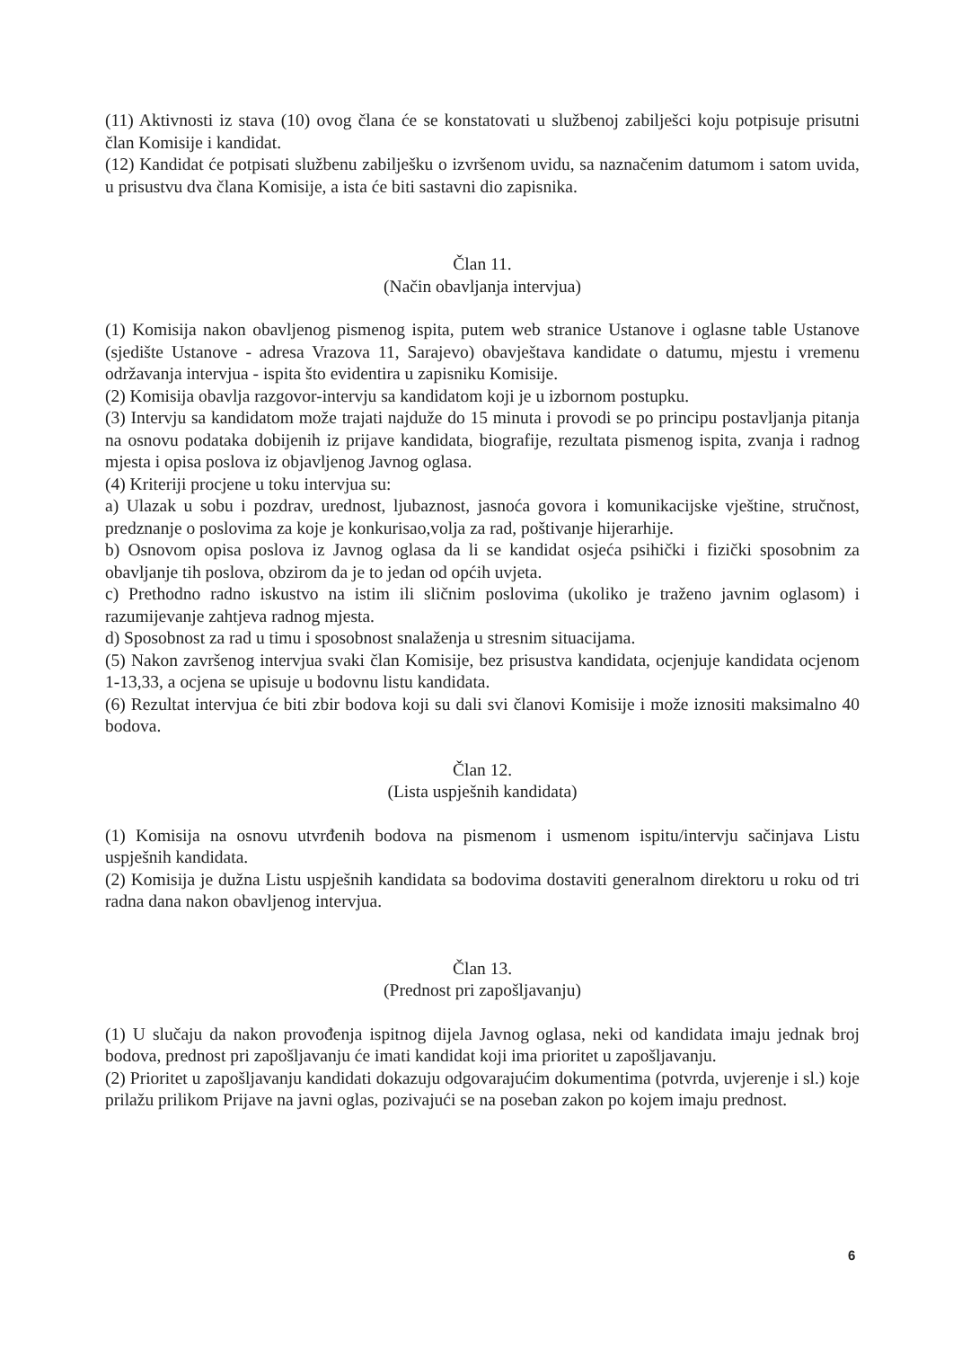(11) Aktivnosti iz stava (10) ovog člana će se konstatovati u službenoj zabilješci koju potpisuje prisutni član Komisije i kandidat.
(12) Kandidat će potpisati službenu zabilješku o izvršenom uvidu, sa naznačenim datumom i satom uvida, u prisustvu dva člana Komisije, a ista će biti sastavni dio zapisnika.
Član 11.
(Način obavljanja intervjua)
(1) Komisija nakon obavljenog pismenog ispita, putem web stranice Ustanove i oglasne table Ustanove (sjedište Ustanove - adresa Vrazova 11, Sarajevo) obavještava kandidate o datumu, mjestu i vremenu održavanja intervjua - ispita što evidentira u zapisniku Komisije.
(2) Komisija obavlja razgovor-intervju sa kandidatom koji je u izbornom postupku.
(3) Intervju sa kandidatom može trajati najduže do 15 minuta i provodi se po principu postavljanja pitanja na osnovu podataka dobijenih iz prijave kandidata, biografije, rezultata pismenog ispita, zvanja i radnog mjesta i opisa poslova iz objavljenog Javnog oglasa.
(4) Kriteriji procjene u toku intervjua su:
a) Ulazak u sobu i pozdrav, urednost, ljubaznost, jasnoća govora i komunikacijske vještine, stručnost, predznanje o poslovima za koje je konkurisao,volja za rad, poštivanje hijerarhije.
b) Osnovom opisa poslova iz Javnog oglasa da li se kandidat osjeća psihički i fizički sposobnim za obavljanje tih poslova, obzirom da je to jedan od općih uvjeta.
c) Prethodno radno iskustvo na istim ili sličnim poslovima (ukoliko je traženo javnim oglasom) i razumijevanje zahtjeva radnog mjesta.
d) Sposobnost za rad u timu i sposobnost snalaženja u stresnim situacijama.
(5) Nakon završenog intervjua svaki član Komisije, bez prisustva kandidata, ocjenjuje kandidata ocjenom 1-13,33, a ocjena se upisuje u bodovnu listu kandidata.
(6) Rezultat intervjua će biti zbir bodova koji su dali svi članovi Komisije i može iznositi maksimalno 40 bodova.
Član 12.
(Lista uspješnih kandidata)
(1) Komisija na osnovu utvrđenih bodova na pismenom i usmenom ispitu/intervju sačinjava Listu uspješnih kandidata.
(2) Komisija je dužna Listu uspješnih kandidata sa bodovima dostaviti generalnom direktoru u roku od tri radna dana nakon obavljenog intervjua.
Član 13.
(Prednost pri zapošljavanju)
(1) U slučaju da nakon provođenja ispitnog dijela Javnog oglasa, neki od kandidata imaju jednak broj bodova, prednost pri zapošljavanju će imati kandidat koji ima prioritet u zapošljavanju.
(2) Prioritet u zapošljavanju kandidati dokazuju odgovarajućim dokumentima (potvrda, uvjerenje i sl.) koje prilažu prilikom Prijave na javni oglas, pozivajući se na poseban zakon po kojem imaju prednost.
6